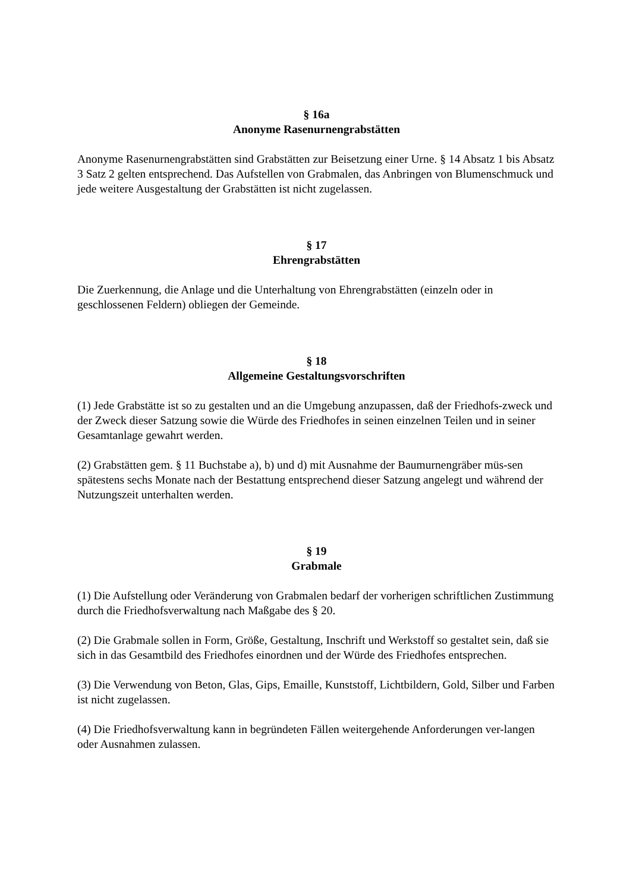§ 16a
Anonyme Rasenurnengrabstätten
Anonyme Rasenurnengrabstätten sind Grabstätten zur Beisetzung einer Urne. § 14 Absatz 1 bis Absatz 3 Satz 2 gelten entsprechend. Das Aufstellen von Grabmalen, das Anbringen von Blumenschmuck und jede weitere Ausgestaltung der Grabstätten ist nicht zugelassen.
§ 17
Ehrengrabstätten
Die Zuerkennung, die Anlage und die Unterhaltung von Ehrengrabstätten (einzeln oder in geschlossenen Feldern) obliegen der Gemeinde.
§ 18
Allgemeine Gestaltungsvorschriften
(1) Jede Grabstätte ist so zu gestalten und an die Umgebung anzupassen, daß der Friedhofs-zweck und der Zweck dieser Satzung sowie die Würde des Friedhofes in seinen einzelnen Teilen und in seiner Gesamtanlage gewahrt werden.
(2) Grabstätten gem. § 11 Buchstabe a), b) und d) mit Ausnahme der Baumurnengräber müs-sen spätestens sechs Monate nach der Bestattung entsprechend dieser Satzung angelegt und während der Nutzungszeit unterhalten werden.
§ 19
Grabmale
(1) Die Aufstellung oder Veränderung von Grabmalen bedarf der vorherigen schriftlichen Zustimmung durch die Friedhofsverwaltung nach Maßgabe des § 20.
(2) Die Grabmale sollen in Form, Größe, Gestaltung, Inschrift und Werkstoff so gestaltet sein, daß sie sich in das Gesamtbild des Friedhofes einordnen und der Würde des Friedhofes entsprechen.
(3) Die Verwendung von Beton, Glas, Gips, Emaille, Kunststoff, Lichtbildern, Gold, Silber und Farben ist nicht zugelassen.
(4) Die Friedhofsverwaltung kann in begründeten Fällen weitergehende Anforderungen ver-langen oder Ausnahmen zulassen.